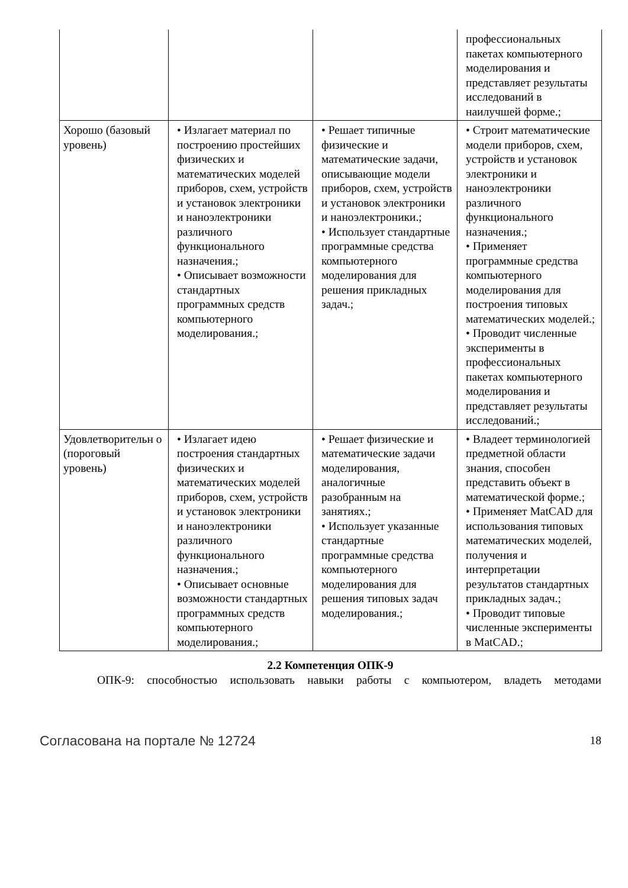| | | | профессиональных пакетах компьютерного моделирования и представляет результаты исследований в наилучшей форме.; |
| Хорошо (базовый уровень) | • Излагает материал по построению простейших физических и математических моделей приборов, схем, устройств и установок электроники и наноэлектроники различного функционального назначения.; • Описывает возможности стандартных программных средств компьютерного моделирования.; | • Решает типичные физические и математические задачи, описывающие модели приборов, схем, устройств и установок электроники и наноэлектроники.; • Использует стандартные программные средства компьютерного моделирования для решения прикладных задач.; | • Строит математические модели приборов, схем, устройств и установок электроники и наноэлектроники различного функционального назначения.; • Применяет программные средства компьютерного моделирования для построения типовых математических моделей.; • Проводит численные эксперименты в профессиональных пакетах компьютерного моделирования и представляет результаты исследований.; |
| Удовлетворительн о (пороговый уровень) | • Излагает идею построения стандартных физических и математических моделей приборов, схем, устройств и установок электроники и наноэлектроники различного функционального назначения.; • Описывает основные возможности стандартных программных средств компьютерного моделирования.; | • Решает физические и математические задачи моделирования, аналогичные разобранным на занятиях.; • Использует указанные стандартные программные средства компьютерного моделирования для решения типовых задач моделирования.; | • Владеет терминологией предметной области знания, способен представить объект в математической форме.; • Применяет MatCAD для использования типовых математических моделей, получения и интерпретации результатов стандартных прикладных задач.; • Проводит типовые численные эксперименты в MatCAD.; |
2.2 Компетенция ОПК-9
ОПК-9: способностью использовать навыки работы с компьютером, владеть методами
Согласована на портале № 12724 18